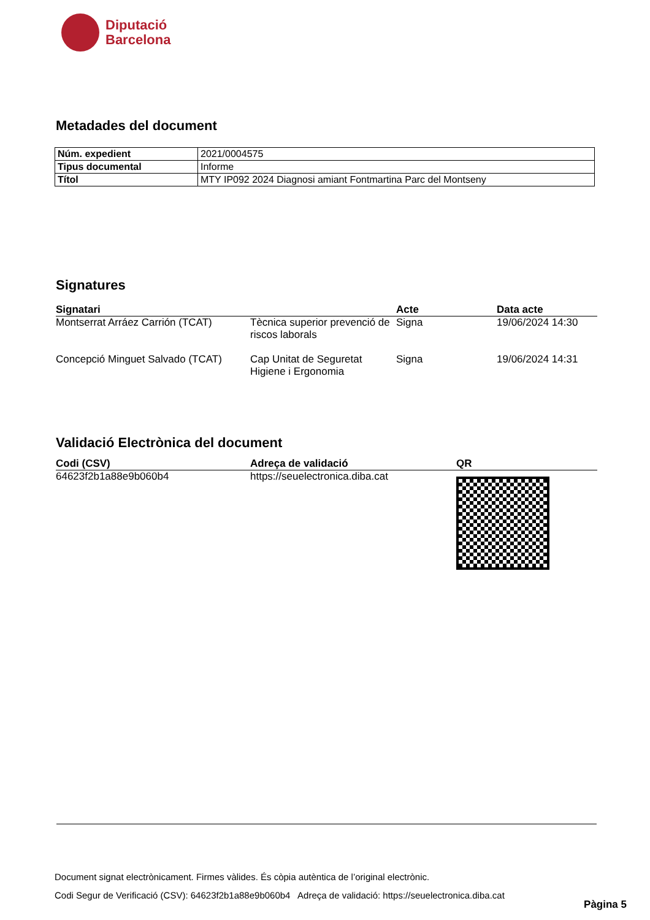Diputació
Barcelona
Metadades del document
| Núm. expedient | 2021/0004575 |
| Tipus documental | Informe |
| Títol | MTY IP092 2024 Diagnosi amiant Fontmartina Parc del Montseny |
Signatures
| Signatari | | Acte | Data acte |
| --- | --- | --- | --- |
| Montserrat Arráez Carrión (TCAT) | Tècnica superior prevenció de riscos laborals | Signa | 19/06/2024 14:30 |
| Concepció Minguet Salvado (TCAT) | Cap Unitat de Seguretat Higiene i Ergonomia | Signa | 19/06/2024 14:31 |
Validació Electrònica del document
| Codi (CSV) | Adreça de validació | QR |
| --- | --- | --- |
| 64623f2b1a88e9b060b4 | https://seuelectronica.diba.cat | |
Document signat electrònicament. Firmes vàlides. És còpia autèntica de l’original electrònic.
Codi Segur de Verificació (CSV): 64623f2b1a88e9b060b4 Adreça de validació: https://seuelectronica.diba.cat
Pàgina 5